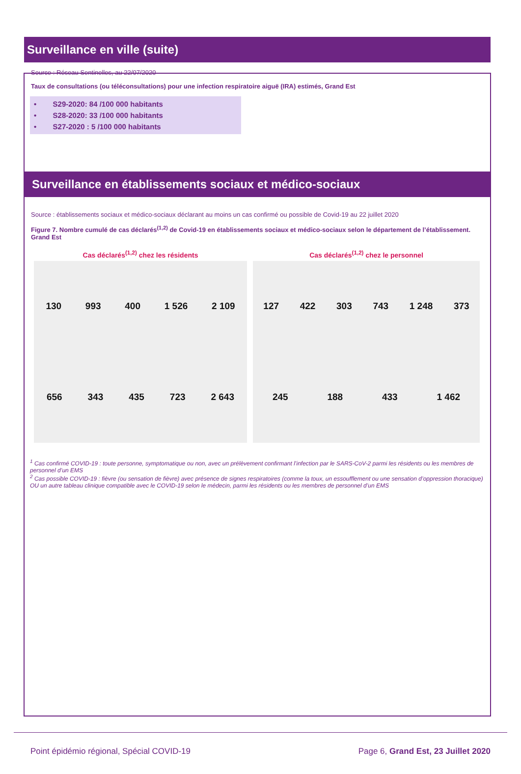Surveillance en ville (suite)
Source : Réseau Sentinelles, au 22/07/2020
Taux de consultations (ou téléconsultations) pour une infection respiratoire aiguë (IRA) estimés, Grand Est
• S29-2020: 84 /100 000 habitants
• S28-2020: 33 /100 000 habitants
• S27-2020 : 5 /100 000 habitants
Surveillance en établissements sociaux et médico-sociaux
Source : établissements sociaux et médico-sociaux déclarant au moins un cas confirmé ou possible de Covid-19 au 22 juillet 2020
Figure 7. Nombre cumulé de cas déclarés<sup>(1,2)</sup> de Covid-19 en établissements sociaux et médico-sociaux selon le département de l’établissement. Grand Est
Cas déclarés<sup>(1,2)</sup> chez les résidents
130 993 400 1 526 2 109 656 343 435 723 2 643
Cas déclarés<sup>(1,2)</sup> chez le personnel
127 422 303 743 1 248 373 245 188 433 1 462
<sup>1</sup> Cas confirmé COVID-19 : toute personne, symptomatique ou non, avec un prélèvement confirmant l’infection par le SARS-CoV-2 parmi les résidents ou les membres de personnel d’un EMS
<sup>2</sup> Cas possible COVID-19 : fièvre (ou sensation de fièvre) avec présence de signes respiratoires (comme la toux, un essoufflement ou une sensation d’oppression thoracique) OU un autre tableau clinique compatible avec le COVID-19 selon le médecin, parmi les résidents ou les membres de personnel d’un EMS
Point épidémio régional, Spécial COVID-19 Page 6, Grand Est, 23 Juillet 2020